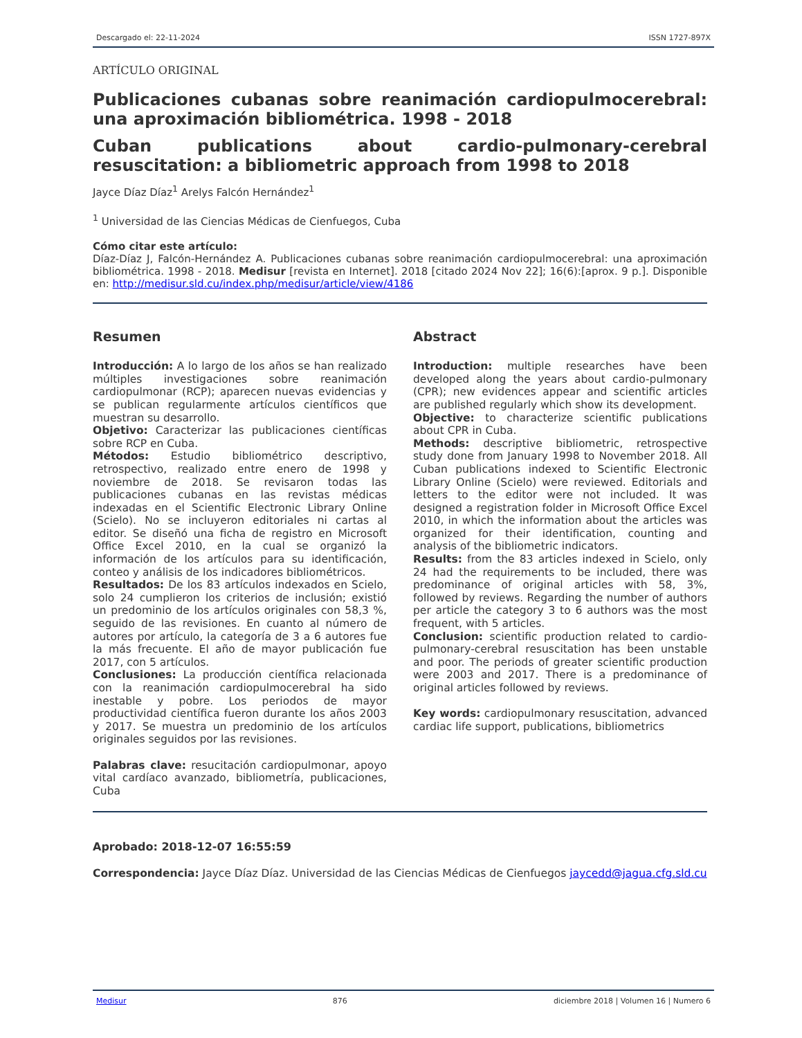Descargado el: 22-11-2024 ISSN 1727-897X
ARTÍCULO ORIGINAL
Publicaciones cubanas sobre reanimación cardiopulmocerebral: una aproximación bibliométrica. 1998 - 2018
Cuban publications about cardio-pulmonary-cerebral resuscitation: a bibliometric approach from 1998 to 2018
Jayce Díaz Díaz<sup>1</sup> Arelys Falcón Hernández<sup>1</sup>
<sup>1</sup> Universidad de las Ciencias Médicas de Cienfuegos, Cuba
Cómo citar este artículo:
Díaz-Díaz J, Falcón-Hernández A. Publicaciones cubanas sobre reanimación cardiopulmocerebral: una aproximación bibliométrica. 1998 - 2018. Medisur [revista en Internet]. 2018 [citado 2024 Nov 22]; 16(6):[aprox. 9 p.]. Disponible en: http://medisur.sld.cu/index.php/medisur/article/view/4186
Resumen
Introducción: A lo largo de los años se han realizado múltiples investigaciones sobre reanimación cardiopulmonar (RCP); aparecen nuevas evidencias y se publican regularmente artículos científicos que muestran su desarrollo.
Objetivo: Caracterizar las publicaciones científicas sobre RCP en Cuba.
Métodos: Estudio bibliométrico descriptivo, retrospectivo, realizado entre enero de 1998 y noviembre de 2018. Se revisaron todas las publicaciones cubanas en las revistas médicas indexadas en el Scientific Electronic Library Online (Scielo). No se incluyeron editoriales ni cartas al editor. Se diseñó una ficha de registro en Microsoft Office Excel 2010, en la cual se organizó la información de los artículos para su identificación, conteo y análisis de los indicadores bibliométricos.
Resultados: De los 83 artículos indexados en Scielo, solo 24 cumplieron los criterios de inclusión; existió un predominio de los artículos originales con 58,3 %, seguido de las revisiones. En cuanto al número de autores por artículo, la categoría de 3 a 6 autores fue la más frecuente. El año de mayor publicación fue 2017, con 5 artículos.
Conclusiones: La producción científica relacionada con la reanimación cardiopulmocerebral ha sido inestable y pobre. Los periodos de mayor productividad científica fueron durante los años 2003 y 2017. Se muestra un predominio de los artículos originales seguidos por las revisiones.
Palabras clave: resucitación cardiopulmonar, apoyo vital cardíaco avanzado, bibliometría, publicaciones, Cuba
Abstract
Introduction: multiple researches have been developed along the years about cardio-pulmonary (CPR); new evidences appear and scientific articles are published regularly which show its development.
Objective: to characterize scientific publications about CPR in Cuba.
Methods: descriptive bibliometric, retrospective study done from January 1998 to November 2018. All Cuban publications indexed to Scientific Electronic Library Online (Scielo) were reviewed. Editorials and letters to the editor were not included. It was designed a registration folder in Microsoft Office Excel 2010, in which the information about the articles was organized for their identification, counting and analysis of the bibliometric indicators.
Results: from the 83 articles indexed in Scielo, only 24 had the requirements to be included, there was predominance of original articles with 58, 3%, followed by reviews. Regarding the number of authors per article the category 3 to 6 authors was the most frequent, with 5 articles.
Conclusion: scientific production related to cardio-pulmonary-cerebral resuscitation has been unstable and poor. The periods of greater scientific production were 2003 and 2017. There is a predominance of original articles followed by reviews.
Key words: cardiopulmonary resuscitation, advanced cardiac life support, publications, bibliometrics
Aprobado: 2018-12-07 16:55:59
Correspondencia: Jayce Díaz Díaz. Universidad de las Ciencias Médicas de Cienfuegos jaycedd@jagua.cfg.sld.cu
Medisur 876 diciembre 2018 | Volumen 16 | Numero 6